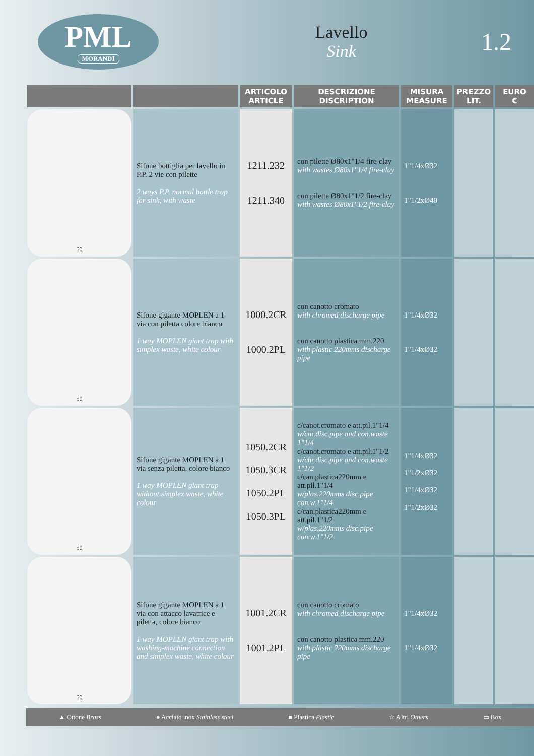PML
MORANDI
Lavello
Sink
1.2
| | | ARTICOLO ARTICLE | DESCRIZIONE DISCRIPTION | MISURA MEASURE | PREZZO LIT. | EURO € |
| --- | --- | --- | --- | --- | --- | --- |
| 50 | Sifone bottiglia per lavello in P.P. 2 vie con pilette 2 ways P.P. normal bottle trap for sink, with waste | 1211.232 1211.340 | con pilette Ø80x1"1/4 fire-clay with wastes Ø80x1"1/4 fire-clay con pilette Ø80x1"1/2 fire-clay with wastes Ø80x1"1/2 fire-clay | 1"1/4xØ32 1"1/2xØ40 | | |
| 50 | Sifone gigante MOPLEN a 1 via con piletta colore bianco 1 way MOPLEN giant trap with simplex waste, white colour | 1000.2CR 1000.2PL | con canotto cromato with chromed discharge pipe con canotto plastica mm.220 with plastic 220mms discharge pipe | 1"1/4xØ32 1"1/4xØ32 | | |
| 50 | Sifone gigante MOPLEN a 1 via senza piletta, colore bianco 1 way MOPLEN giant trap without simplex waste, white colour | 1050.2CR 1050.3CR 1050.2PL 1050.3PL | c/canot.cromato e att.pil.1"1/4 w/chr.disc.pipe and con.waste 1"1/4 c/canot.cromato e att.pil.1"1/2 w/chr.disc.pipe and con.waste 1"1/2 c/can.plastica220mm e att.pil.1"1/4 w/plas.220mms disc.pipe con.w.1"1/4 c/can.plastica220mm e att.pil.1"1/2 w/plas.220mms disc.pipe con.w.1"1/2 | 1"1/4xØ32 1"1/2xØ32 1"1/4xØ32 1"1/2xØ32 | | |
| 50 | Sifone gigante MOPLEN a 1 via con attacco lavatrice e piletta, colore bianco 1 way MOPLEN giant trap with washing-machine connection and simplex waste, white colour | 1001.2CR 1001.2PL | con canotto cromato with chromed discharge pipe con canotto plastica mm.220 with plastic 220mms discharge pipe | 1"1/4xØ32 1"1/4xØ32 | | |
▲ Ottone Brass ● Acciaio inox Stainless steel ■ Plastica Plastic ☆ Altri Others ▭ Box